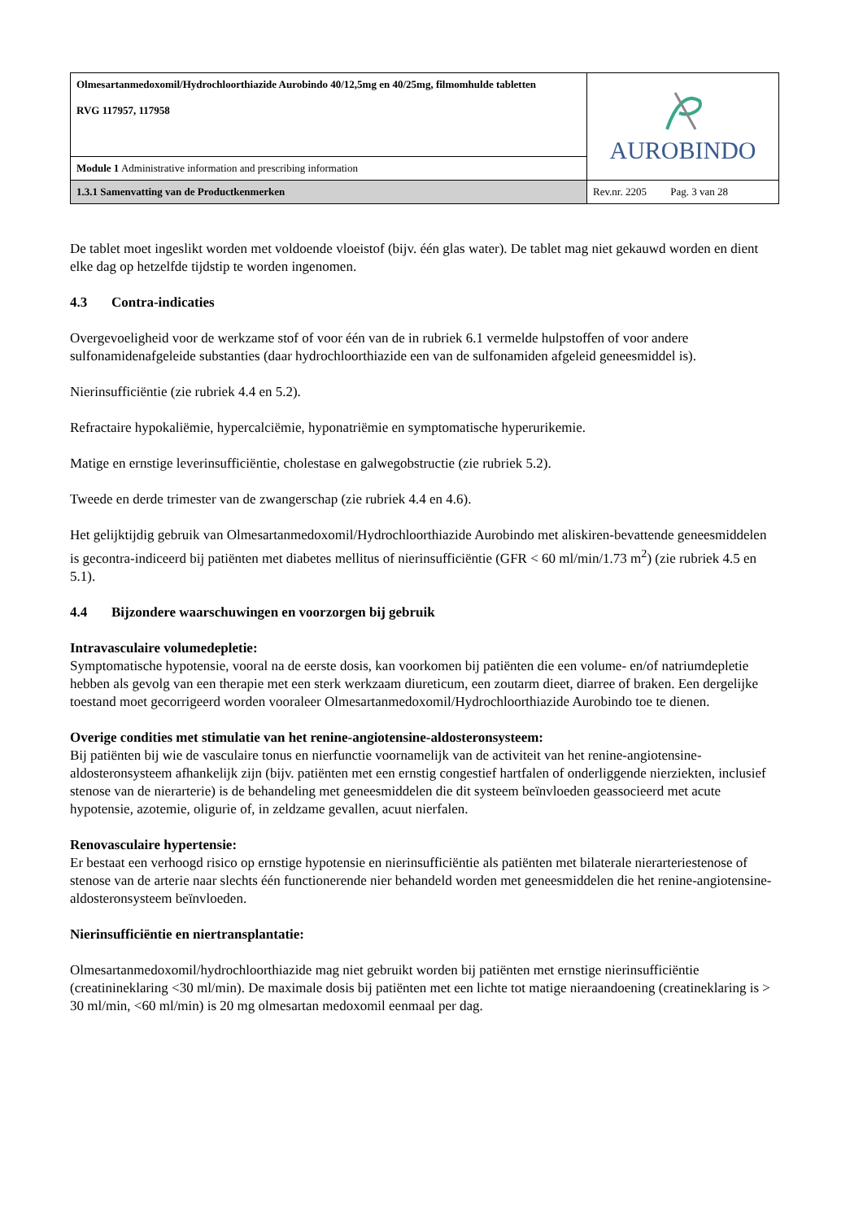| Olmesartanmedoxomil/Hydrochloorthiazide Aurobindo 40/12,5mg en 40/25mg, filmomhulde tabletten RVG 117957, 117958 | AUROBINDO |
| Module 1 Administrative information and prescribing information | |
| 1.3.1 Samenvatting van de Productkenmerken | Rev.nr. 2205 Pag. 3 van 28 |
De tablet moet ingeslikt worden met voldoende vloeistof (bijv. één glas water). De tablet mag niet gekauwd worden en dient elke dag op hetzelfde tijdstip te worden ingenomen.
4.3 Contra-indicaties
Overgevoeligheid voor de werkzame stof of voor één van de in rubriek 6.1 vermelde hulpstoffen of voor andere sulfonamidenafgeleide substanties (daar hydrochloorthiazide een van de sulfonamiden afgeleid geneesmiddel is).
Nierinsufficiëntie (zie rubriek 4.4 en 5.2).
Refractaire hypokaliëmie, hypercalciëmie, hyponatriëmie en symptomatische hyperurikemie.
Matige en ernstige leverinsufficiëntie, cholestase en galwegobstructie (zie rubriek 5.2).
Tweede en derde trimester van de zwangerschap (zie rubriek 4.4 en 4.6).
Het gelijktijdig gebruik van Olmesartanmedoxomil/Hydrochloorthiazide Aurobindo met aliskiren-bevattende geneesmiddelen is gecontra-indiceerd bij patiënten met diabetes mellitus of nierinsufficiëntie (GFR < 60 ml/min/1.73 m<sup>2</sup>) (zie rubriek 4.5 en 5.1).
4.4 Bijzondere waarschuwingen en voorzorgen bij gebruik
Intravasculaire volumedepletie:
Symptomatische hypotensie, vooral na de eerste dosis, kan voorkomen bij patiënten die een volume- en/of natriumdepletie hebben als gevolg van een therapie met een sterk werkzaam diureticum, een zoutarm dieet, diarree of braken. Een dergelijke toestand moet gecorrigeerd worden vooraleer Olmesartanmedoxomil/Hydrochloorthiazide Aurobindo toe te dienen.
Overige condities met stimulatie van het renine-angiotensine-aldosteronsysteem:
Bij patiënten bij wie de vasculaire tonus en nierfunctie voornamelijk van de activiteit van het renine-angiotensine-aldosteronsysteem afhankelijk zijn (bijv. patiënten met een ernstig congestief hartfalen of onderliggende nierziekten, inclusief stenose van de nierarterie) is de behandeling met geneesmiddelen die dit systeem beïnvloeden geassocieerd met acute hypotensie, azotemie, oligurie of, in zeldzame gevallen, acuut nierfalen.
Renovasculaire hypertensie:
Er bestaat een verhoogd risico op ernstige hypotensie en nierinsufficiëntie als patiënten met bilaterale nierarteriestenose of stenose van de arterie naar slechts één functionerende nier behandeld worden met geneesmiddelen die het renine-angiotensine-aldosteronsysteem beïnvloeden.
Nierinsufficiëntie en niertransplantatie:
Olmesartanmedoxomil/hydrochloorthiazide mag niet gebruikt worden bij patiënten met ernstige nierinsufficiëntie (creatinineklaring <30 ml/min). De maximale dosis bij patiënten met een lichte tot matige nieraandoening (creatineklaring is > 30 ml/min, <60 ml/min) is 20 mg olmesartan medoxomil eenmaal per dag.